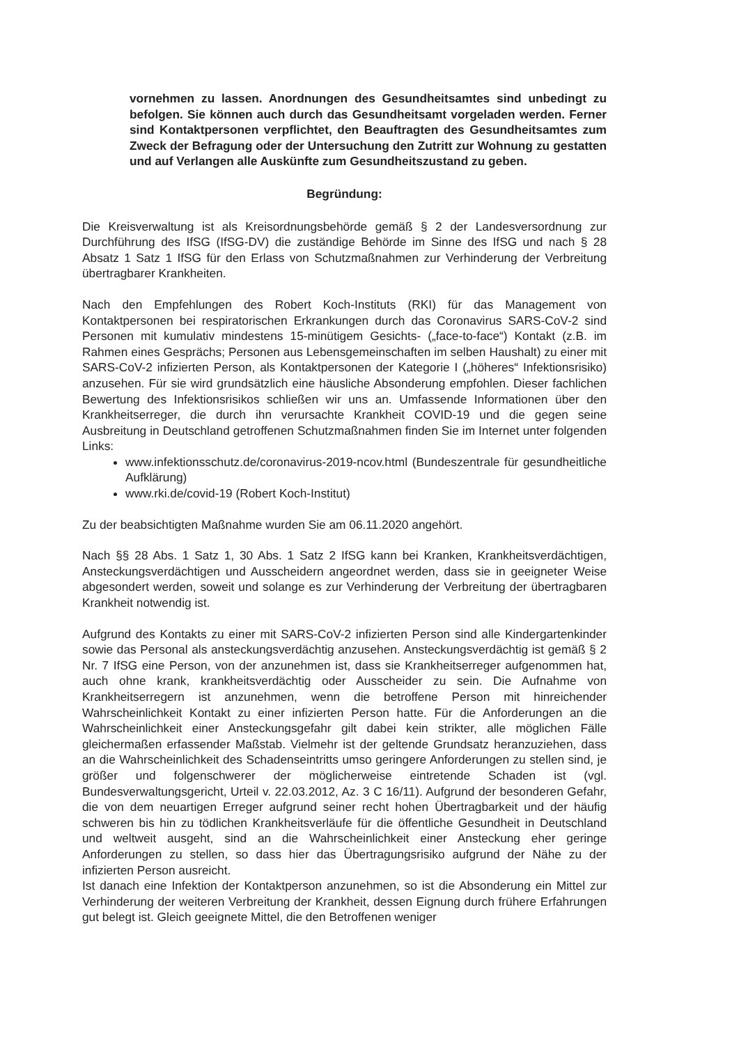vornehmen zu lassen. Anordnungen des Gesundheitsamtes sind unbedingt zu befolgen. Sie können auch durch das Gesundheitsamt vorgeladen werden. Ferner sind Kontaktpersonen verpflichtet, den Beauftragten des Gesundheitsamtes zum Zweck der Befragung oder der Untersuchung den Zutritt zur Wohnung zu gestatten und auf Verlangen alle Auskünfte zum Gesundheitszustand zu geben.
Begründung:
Die Kreisverwaltung ist als Kreisordnungsbehörde gemäß § 2 der Landesversordnung zur Durchführung des IfSG (IfSG-DV) die zuständige Behörde im Sinne des IfSG und nach § 28 Absatz 1 Satz 1 IfSG für den Erlass von Schutzmaßnahmen zur Verhinderung der Verbreitung übertragbarer Krankheiten.
Nach den Empfehlungen des Robert Koch-Instituts (RKI) für das Management von Kontaktpersonen bei respiratorischen Erkrankungen durch das Coronavirus SARS-CoV-2 sind Personen mit kumulativ mindestens 15-minütigem Gesichts- („face-to-face“) Kontakt (z.B. im Rahmen eines Gesprächs; Personen aus Lebensgemeinschaften im selben Haushalt) zu einer mit SARS-CoV-2 infizierten Person, als Kontaktpersonen der Kategorie I („höheres“ Infektionsrisiko) anzusehen. Für sie wird grundsätzlich eine häusliche Absonderung empfohlen. Dieser fachlichen Bewertung des Infektionsrisikos schließen wir uns an. Umfassende Informationen über den Krankheitserreger, die durch ihn verursachte Krankheit COVID-19 und die gegen seine Ausbreitung in Deutschland getroffenen Schutzmaßnahmen finden Sie im Internet unter folgenden Links:
www.infektionsschutz.de/coronavirus-2019-ncov.html (Bundeszentrale für gesundheitliche Aufklärung)
www.rki.de/covid-19 (Robert Koch-Institut)
Zu der beabsichtigten Maßnahme wurden Sie am 06.11.2020 angehört.
Nach §§ 28 Abs. 1 Satz 1, 30 Abs. 1 Satz 2 IfSG kann bei Kranken, Krankheitsverdächtigen, Ansteckungsverdächtigen und Ausscheidern angeordnet werden, dass sie in geeigneter Weise abgesondert werden, soweit und solange es zur Verhinderung der Verbreitung der übertragbaren Krankheit notwendig ist.
Aufgrund des Kontakts zu einer mit SARS-CoV-2 infizierten Person sind alle Kindergartenkinder sowie das Personal als ansteckungsverdächtig anzusehen. Ansteckungsverdächtig ist gemäß § 2 Nr. 7 IfSG eine Person, von der anzunehmen ist, dass sie Krankheitserreger aufgenommen hat, auch ohne krank, krankheitsverdächtig oder Ausscheider zu sein. Die Aufnahme von Krankheitserregern ist anzunehmen, wenn die betroffene Person mit hinreichender Wahrscheinlichkeit Kontakt zu einer infizierten Person hatte. Für die Anforderungen an die Wahrscheinlichkeit einer Ansteckungsgefahr gilt dabei kein strikter, alle möglichen Fälle gleichermaßen erfassender Maßstab. Vielmehr ist der geltende Grundsatz heranzuziehen, dass an die Wahrscheinlichkeit des Schadenseintritts umso geringere Anforderungen zu stellen sind, je größer und folgenschwerer der möglicherweise eintretende Schaden ist (vgl. Bundesverwaltungsgericht, Urteil v. 22.03.2012, Az. 3 C 16/11). Aufgrund der besonderen Gefahr, die von dem neuartigen Erreger aufgrund seiner recht hohen Übertragbarkeit und der häufig schweren bis hin zu tödlichen Krankheitsverläufe für die öffentliche Gesundheit in Deutschland und weltweit ausgeht, sind an die Wahrscheinlichkeit einer Ansteckung eher geringe Anforderungen zu stellen, so dass hier das Übertragungsrisiko aufgrund der Nähe zu der infizierten Person ausreicht.
Ist danach eine Infektion der Kontaktperson anzunehmen, so ist die Absonderung ein Mittel zur Verhinderung der weiteren Verbreitung der Krankheit, dessen Eignung durch frühere Erfahrungen gut belegt ist. Gleich geeignete Mittel, die den Betroffenen weniger